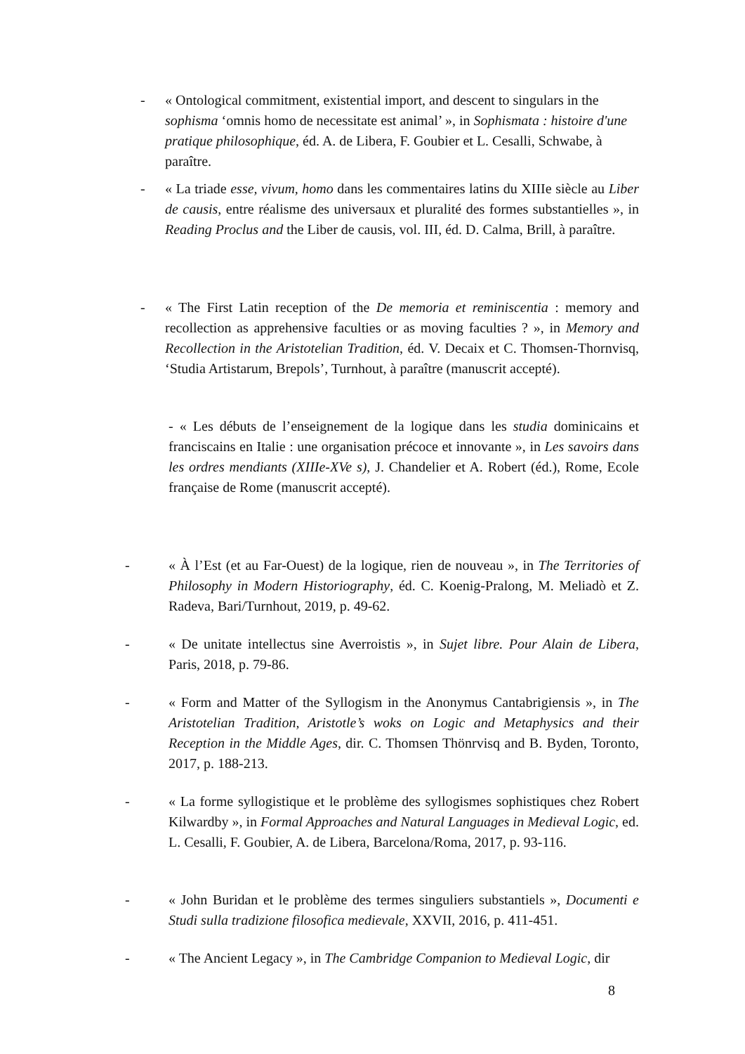- « Ontological commitment, existential import, and descent to singulars in the sophisma ‘omnis homo de necessitate est animal’ », in Sophismata : histoire d'une pratique philosophique, éd. A. de Libera, F. Goubier et L. Cesalli, Schwabe, à paraître.
- « La triade esse, vivum, homo dans les commentaires latins du XIIIe siècle au Liber de causis, entre réalisme des universaux et pluralité des formes substantielles », in Reading Proclus and the Liber de causis, vol. III, éd. D. Calma, Brill, à paraître.
- « The First Latin reception of the De memoria et reminiscentia : memory and recollection as apprehensive faculties or as moving faculties ? », in Memory and Recollection in the Aristotelian Tradition, éd. V. Decaix et C. Thomsen-Thornvisq, ‘Studia Artistarum, Brepols’, Turnhout, à paraître (manuscrit accepté).
- « Les débuts de l’enseignement de la logique dans les studia dominicains et franciscains en Italie : une organisation précoce et innovante », in Les savoirs dans les ordres mendiants (XIIIe-XVe s), J. Chandelier et A. Robert (éd.), Rome, Ecole française de Rome (manuscrit accepté).
- « À l’Est (et au Far-Ouest) de la logique, rien de nouveau », in The Territories of Philosophy in Modern Historiography, éd. C. Koenig-Pralong, M. Meliadò et Z. Radeva, Bari/Turnhout, 2019, p. 49-62.
- « De unitate intellectus sine Averroistis », in Sujet libre. Pour Alain de Libera, Paris, 2018, p. 79-86.
- « Form and Matter of the Syllogism in the Anonymus Cantabrigiensis », in The Aristotelian Tradition, Aristotle’s woks on Logic and Metaphysics and their Reception in the Middle Ages, dir. C. Thomsen Thönrvisq and B. Byden, Toronto, 2017, p. 188-213.
- « La forme syllogistique et le problème des syllogismes sophistiques chez Robert Kilwardby », in Formal Approaches and Natural Languages in Medieval Logic, ed. L. Cesalli, F. Goubier, A. de Libera, Barcelona/Roma, 2017, p. 93-116.
- « John Buridan et le problème des termes singuliers substantiels », Documenti e Studi sulla tradizione filosofica medievale, XXVII, 2016, p. 411-451.
- « The Ancient Legacy », in The Cambridge Companion to Medieval Logic, dir
8